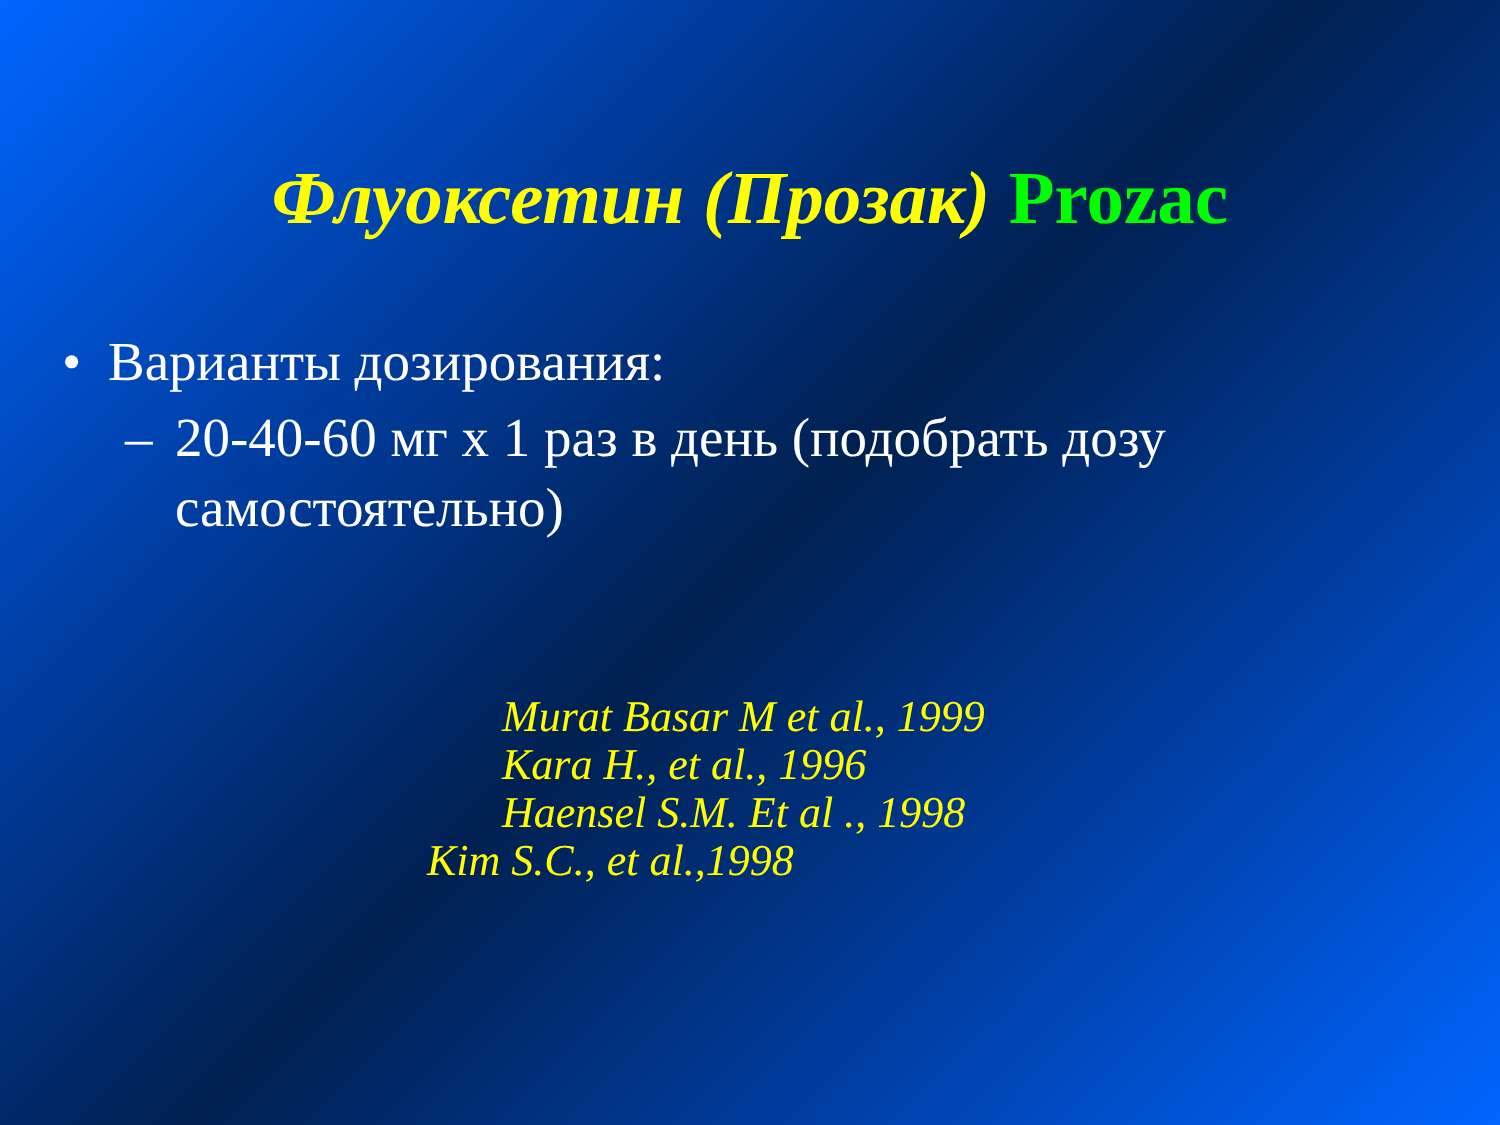Флуоксетин (Прозак) Prozac
• Варианты дозирования:
– 20-40-60 мг х 1 раз в день (подобрать дозу самостоятельно)
Murat Basar M et al., 1999
Kara H., et al., 1996
Haensel S.M. Et al ., 1998
Kim S.C., et al.,1998